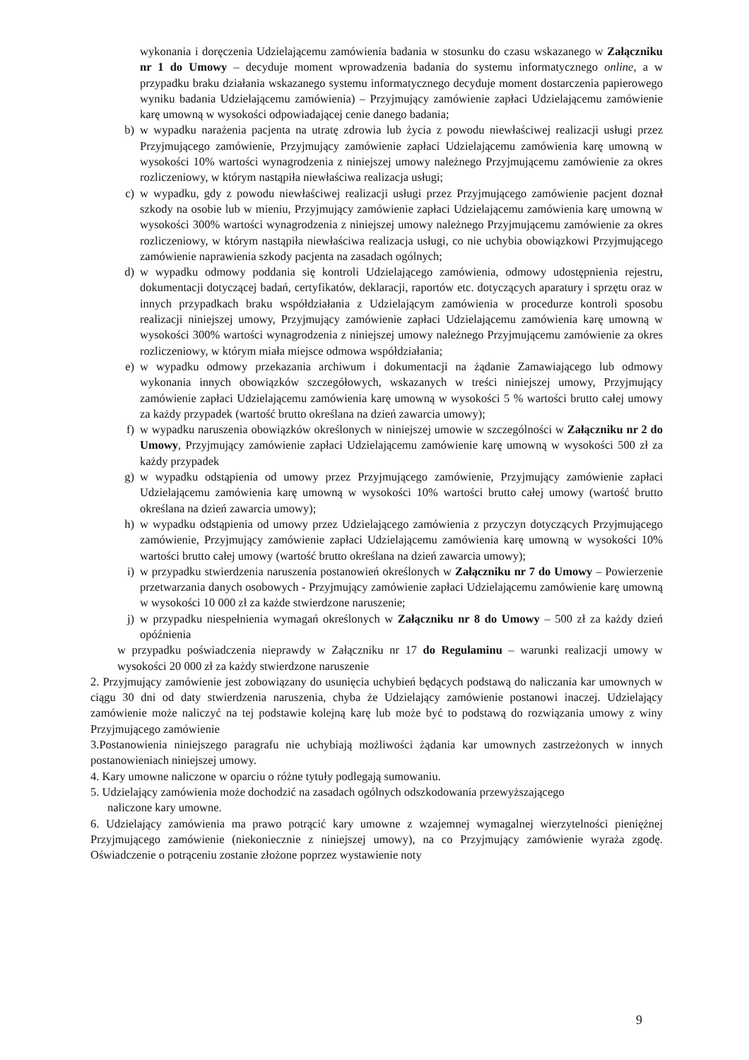wykonania i doręczenia Udzielającemu zamówienia badania w stosunku do czasu wskazanego w Załączniku nr 1 do Umowy – decyduje moment wprowadzenia badania do systemu informatycznego online, a w przypadku braku działania wskazanego systemu informatycznego decyduje moment dostarczenia papierowego wyniku badania Udzielającemu zamówienia) – Przyjmujący zamówienie zapłaci Udzielającemu zamówienie karę umowną w wysokości odpowiadającej cenie danego badania;
b) w wypadku narażenia pacjenta na utratę zdrowia lub życia z powodu niewłaściwej realizacji usługi przez Przyjmującego zamówienie, Przyjmujący zamówienie zapłaci Udzielającemu zamówienia karę umowną w wysokości 10% wartości wynagrodzenia z niniejszej umowy należnego Przyjmującemu zamówienie za okres rozliczeniowy, w którym nastąpiła niewłaściwa realizacja usługi;
c) w wypadku, gdy z powodu niewłaściwej realizacji usługi przez Przyjmującego zamówienie pacjent doznał szkody na osobie lub w mieniu, Przyjmujący zamówienie zapłaci Udzielającemu zamówienia karę umowną w wysokości 300% wartości wynagrodzenia z niniejszej umowy należnego Przyjmującemu zamówienie za okres rozliczeniowy, w którym nastąpiła niewłaściwa realizacja usługi, co nie uchybia obowiązkowi Przyjmującego zamówienie naprawienia szkody pacjenta na zasadach ogólnych;
d) w wypadku odmowy poddania się kontroli Udzielającego zamówienia, odmowy udostępnienia rejestru, dokumentacji dotyczącej badań, certyfikatów, deklaracji, raportów etc. dotyczących aparatury i sprzętu oraz w innych przypadkach braku współdziałania z Udzielającym zamówienia w procedurze kontroli sposobu realizacji niniejszej umowy, Przyjmujący zamówienie zapłaci Udzielającemu zamówienia karę umowną w wysokości 300% wartości wynagrodzenia z niniejszej umowy należnego Przyjmującemu zamówienie za okres rozliczeniowy, w którym miała miejsce odmowa współdziałania;
e) w wypadku odmowy przekazania archiwum i dokumentacji na żądanie Zamawiającego lub odmowy wykonania innych obowiązków szczegółowych, wskazanych w treści niniejszej umowy, Przyjmujący zamówienie zapłaci Udzielającemu zamówienia karę umowną w wysokości 5 % wartości brutto całej umowy za każdy przypadek (wartość brutto określana na dzień zawarcia umowy);
f) w wypadku naruszenia obowiązków określonych w niniejszej umowie w szczególności w Załączniku nr 2 do Umowy, Przyjmujący zamówienie zapłaci Udzielającemu zamówienie karę umowną w wysokości 500 zł za każdy przypadek
g) w wypadku odstąpienia od umowy przez Przyjmującego zamówienie, Przyjmujący zamówienie zapłaci Udzielającemu zamówienia karę umowną w wysokości 10% wartości brutto całej umowy (wartość brutto określana na dzień zawarcia umowy);
h) w wypadku odstąpienia od umowy przez Udzielającego zamówienia z przyczyn dotyczących Przyjmującego zamówienie, Przyjmujący zamówienie zapłaci Udzielającemu zamówienia karę umowną w wysokości 10% wartości brutto całej umowy (wartość brutto określana na dzień zawarcia umowy);
i) w przypadku stwierdzenia naruszenia postanowień określonych w Załączniku nr 7 do Umowy – Powierzenie przetwarzania danych osobowych - Przyjmujący zamówienie zapłaci Udzielającemu zamówienie karę umowną w wysokości 10 000 zł za każde stwierdzone naruszenie;
j) w przypadku niespełnienia wymagań określonych w Załączniku nr 8 do Umowy – 500 zł za każdy dzień opóźnienia
w przypadku poświadczenia nieprawdy w Załączniku nr 17 do Regulaminu – warunki realizacji umowy w wysokości 20 000 zł za każdy stwierdzone naruszenie
2. Przyjmujący zamówienie jest zobowiązany do usunięcia uchybień będących podstawą do naliczania kar umownych w ciągu 30 dni od daty stwierdzenia naruszenia, chyba że Udzielający zamówienie postanowi inaczej. Udzielający zamówienie może naliczyć na tej podstawie kolejną karę lub może być to podstawą do rozwiązania umowy z winy Przyjmującego zamówienie
3.Postanowienia niniejszego paragrafu nie uchybiają możliwości żądania kar umownych zastrzeżonych w innych postanowieniach niniejszej umowy.
4. Kary umowne naliczone w oparciu o różne tytuły podlegają sumowaniu.
5. Udzielający zamówienia może dochodzić na zasadach ogólnych odszkodowania przewyższającego
naliczone kary umowne.
6. Udzielający zamówienia ma prawo potrącić kary umowne z wzajemnej wymagalnej wierzytelności pieniężnej Przyjmującego zamówienie (niekoniecznie z niniejszej umowy), na co Przyjmujący zamówienie wyraża zgodę. Oświadczenie o potrąceniu zostanie złożone poprzez wystawienie noty
9